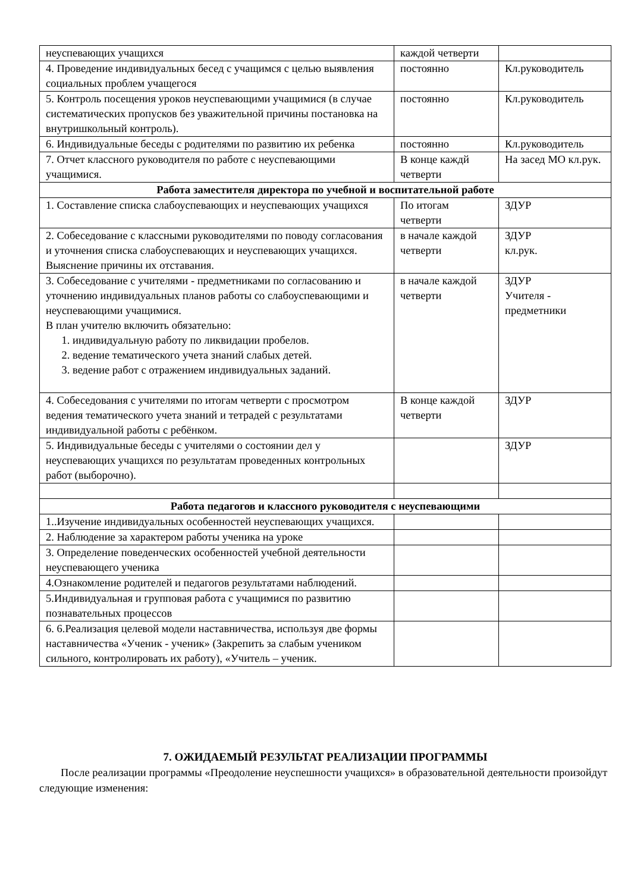| неуспевающих учащихся | каждой четверти | |
| 4. Проведение индивидуальных бесед с учащимся с целью выявления социальных проблем учащегося | постоянно | Кл.руководитель |
| 5. Контроль посещения уроков неуспевающими учащимися (в случае систематических пропусков без уважительной причины постановка на внутришкольный контроль). | постоянно | Кл.руководитель |
| 6. Индивидуальные беседы с родителями по развитию их ребенка | постоянно | Кл.руководитель |
| 7. Отчет классного руководителя по работе с неуспевающими учащимися. | В конце каждй четверти | На засед МО кл.рук. |
| Работа заместителя директора по учебной и воспитательной работе | | |
| 1. Составление списка слабоуспевающих и неуспевающих учащихся | По итогам четверти | ЗДУР |
| 2. Собеседование с классными руководителями по поводу согласования и уточнения списка слабоуспевающих и неуспевающих учащихся. Выяснение причины их отставания. | в начале каждой четверти | ЗДУР кл.рук. |
| 3. Собеседование с учителями - предметниками по согласованию и уточнению индивидуальных планов работы со слабоуспевающими и неуспевающими учащимися. В план учителю включить обязательно: 1. индивидуальную работу по ликвидации пробелов. 2. ведение тематического учета знаний слабых детей. 3. ведение работ с отражением индивидуальных заданий. | в начале каждой четверти | ЗДУР Учителя - предметники |
| 4. Собеседования с учителями по итогам четверти с просмотром ведения тематического учета знаний и тетрадей с результатами индивидуальной работы с ребёнком. | В конце каждой четверти | ЗДУР |
| 5. Индивидуальные беседы с учителями о состоянии дел у неуспевающих учащихся по результатам проведенных контрольных работ (выборочно). | | ЗДУР |
| Работа педагогов и классного руководителя с неуспевающими | | |
| 1..Изучение индивидуальных особенностей неуспевающих учащихся. | | |
| 2. Наблюдение за характером работы ученика на уроке | | |
| 3. Определение поведенческих особенностей учебной деятельности неуспевающего ученика | | |
| 4.Ознакомление родителей и педагогов результатами наблюдений. | | |
| 5.Индивидуальная и групповая работа с учащимися по развитию познавательных процессов | | |
| 6. 6.Реализация целевой модели наставничества, используя две формы наставничества «Ученик - ученик» (Закрепить за слабым учеником сильного, контролировать их работу), «Учитель – ученик. | | |
7. ОЖИДАЕМЫЙ РЕЗУЛЬТАТ РЕАЛИЗАЦИИ ПРОГРАММЫ
После реализации программы «Преодоление неуспешности учащихся» в образовательной деятельности произойдут следующие изменения: